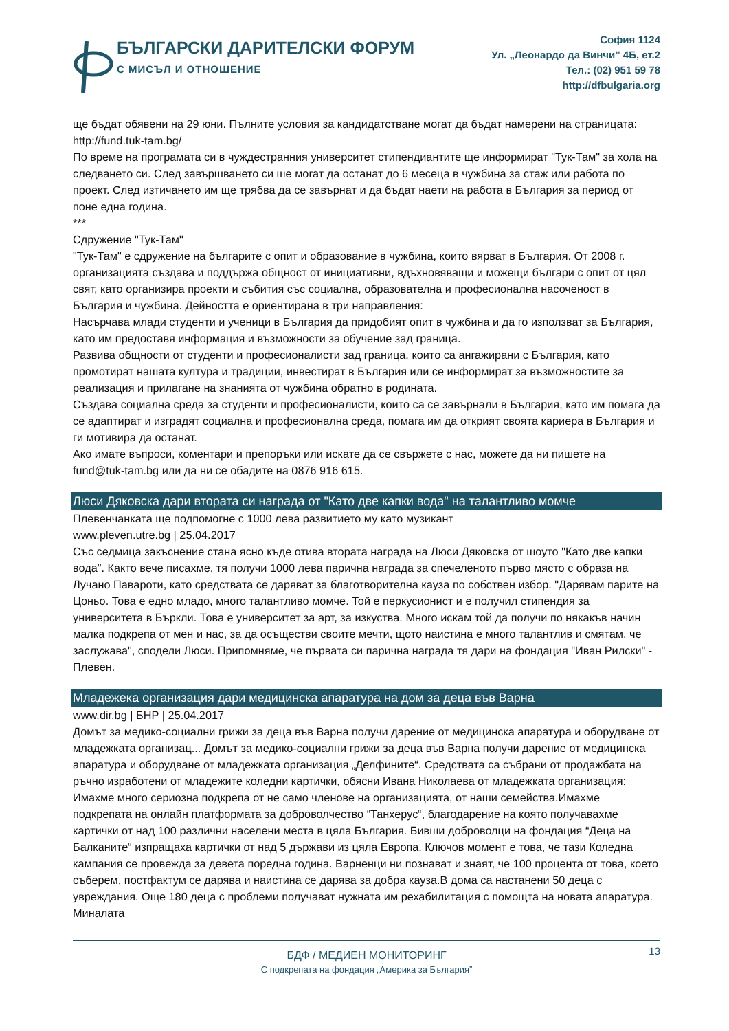БЪЛГАРСКИ ДАРИТЕЛСКИ ФОРУМ
С МИСЪЛ И ОТНОШЕНИЕ
София 1124
Ул. „Леонардо да Винчи” 4Б, ет.2
Тел.: (02) 951 59 78
http://dfbulgaria.org
ще бъдат обявени на 29 юни. Пълните условия за кандидатстване могат да бъдат намерени на страницата: http://fund.tuk-tam.bg/
По време на програмата си в чуждестранния университет стипендиантите ще информират "Тук-Там" за хола на следването си. След завършването си ше могат да останат до 6 месеца в чужбина за стаж или работа по проект. След изтичането им ще трябва да се завърнат и да бъдат наети на работа в България за период от поне една година.
***
Сдружение "Тук-Там"
"Тук-Там" е сдружение на българите с опит и образование в чужбина, които вярват в България. От 2008 г. организацията създава и поддържа общност от инициативни, вдъхновяващи и можещи българи с опит от цял свят, като организира проекти и събития със социална, образователна и професионална насоченост в България и чужбина. Дейността е ориентирана в три направления:
Насърчава млади студенти и ученици в България да придобият опит в чужбина и да го използват за България, като им предоставя информация и възможности за обучение зад граница.
Развива общности от студенти и професионалисти зад граница, които са ангажирани с България, като промотират нашата култура и традиции, инвестират в България или се информират за възможностите за реализация и прилагане на знанията от чужбина обратно в родината.
Създава социална среда за студенти и професионалисти, които са се завърнали в България, като им помага да се адаптират и изградят социална и професионална среда, помага им да открият своята кариера в България и ги мотивира да останат.
Ако имате въпроси, коментари и препоръки или искате да се свържете с нас, можете да ни пишете на fund@tuk-tam.bg или да ни се обадите на 0876 916 615.
Люси Дяковска дари втората си награда от "Като две капки вода" на талантливо момче
Плевенчанката ще подпомогне с 1000 лева развитието му като музикант
www.pleven.utre.bg | 25.04.2017
Със седмица закъснение стана ясно къде отива втората награда на Люси Дяковска от шоуто "Като две капки вода". Както вече писахме, тя получи 1000 лева парична награда за спечеленото първо място с образа на Лучано Павароти, като средствата се даряват за благотворителна кауза по собствен избор. "Дарявам парите на Цоньо. Това е едно младо, много талантливо момче. Той е перкусионист и е получил стипендия за университета в Бъркли. Това е университет за арт, за изкуства. Много искам той да получи по някакъв начин малка подкрепа от мен и нас, за да осъществи своите мечти, щото наистина е много талантлив и смятам, че заслужава", сподели Люси. Припомняме, че първата си парична награда тя дари на фондация "Иван Рилски" - Плевен.
Младежека организация дари медицинска апаратура на дом за деца във Варна
www.dir.bg | БНР | 25.04.2017
Домът за медико-социални грижи за деца във Варна получи дарение от медицинска апаратура и оборудване от младежката организац... Домът за медико-социални грижи за деца във Варна получи дарение от медицинска апаратура и оборудване от младежката организация „Делфините“. Средствата са събрани от продажбата на ръчно изработени от младежите коледни картички, обясни Ивана Николаева от младежката организация: Имахме много сериозна подкрепа от не само членове на организацията, от наши семейства.Имахме подкрепата на онлайн платформата за доброволчество “Танхерус“, благодарение на която получавахме картички от над 100 различни населени места в цяла България. Бивши доброволци на фондация “Деца на Балканите“ изпращаха картички от над 5 държави из цяла Европа. Ключов момент е това, че тази Коледна кампания се провежда за девета поредна година. Варненци ни познават и знаят, че 100 процента от това, което съберем, постфактум се дарява и наистина се дарява за добра кауза.В дома са настанени 50 деца с увреждания. Още 180 деца с проблеми получават нужната им рехабилитация с помощта на новата апаратура. Миналата
13
БДФ / МЕДИЕН МОНИТОРИНГ
С подкрепата на фондация „Америка за България”